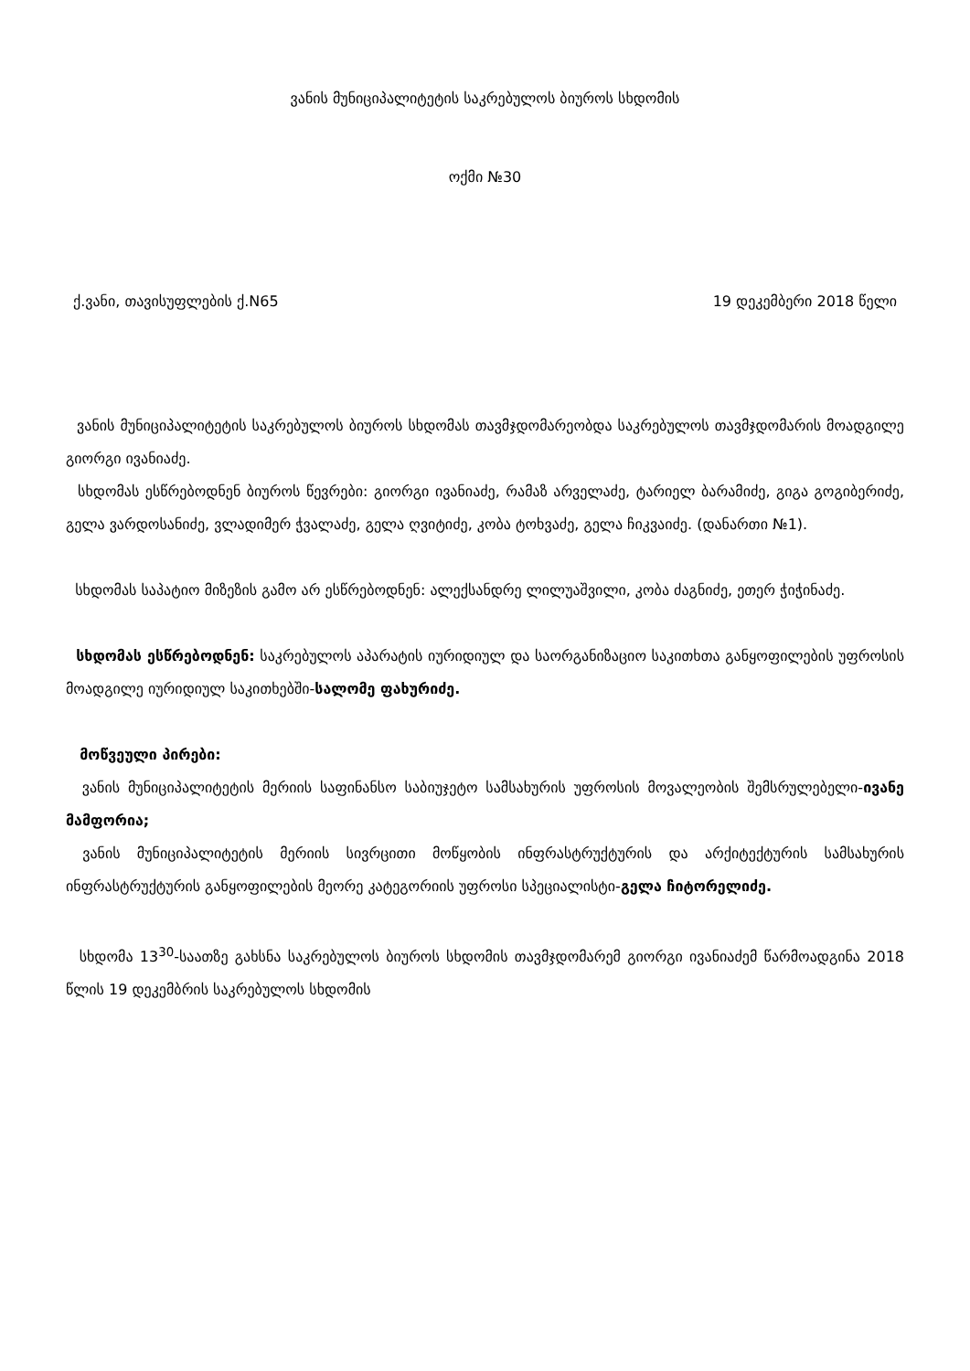ვანის მუნიციპალიტეტის საკრებულოს ბიუროს სხდომის
ოქმი №30
ქ.ვანი, თავისუფლების ქ.N65 19 დეკემბერი 2018 წელი
ვანის მუნიციპალიტეტის საკრებულოს ბიუროს სხდომას თავმჯდომარეობდა საკრებულოს თავმჯდომარის მოადგილე გიორგი ივანიაძე.
სხდომას ესწრებოდნენ ბიუროს წევრები: გიორგი ივანიაძე, რამაზ არველაძე, ტარიელ ბარამიძე, გიგა გოგიბერიძე, გელა ვარდოსანიძე, ვლადიმერ ჭვალაძე, გელა ღვიტიძე, კობა ტოხვაძე, გელა ჩიკვაიძე. (დანართი №1).
სხდომას საპატიო მიზეზის გამო არ ესწრებოდნენ: ალექსანდრე ლილუაშვილი, კობა ძაგნიძე, ეთერ ჭიჭინაძე.
სხდომას ესწრებოდნენ: საკრებულოს აპარატის იურიდიულ და საორგანიზაციო საკითხთა განყოფილების უფროსის მოადგილე იურიდიულ საკითხებში-სალომე ფახურიძე.
მოწვეული პირები:
ვანის მუნიციპალიტეტის მერიის საფინანსო საბიუჯეტო სამსახურის უფროსის მოვალეობის შემსრულებელი-ივანე მამფორია;
ვანის მუნიციპალიტეტის მერიის სივრცითი მოწყობის ინფრასტრუქტურის და არქიტექტურის სამსახურის ინფრასტრუქტურის განყოფილების მეორე კატეგორიის უფროსი სპეციალისტი-გელა ჩიტორელიძე.
სხდომა 13<sup>30</sup>-საათზე გახსნა საკრებულოს ბიუროს სხდომის თავმჯდომარემ გიორგი ივანიაძემ წარმოადგინა 2018 წლის 19 დეკემბრის საკრებულოს სხდომის